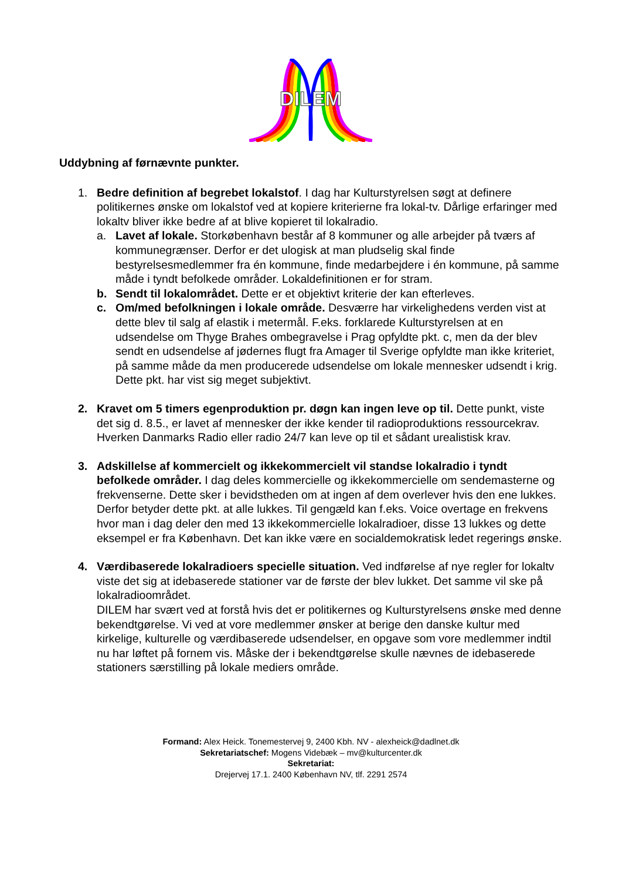DILEM
Uddybning af førnævnte punkter.
1. Bedre definition af begrebet lokalstof. I dag har Kulturstyrelsen søgt at definere politikernes ønske om lokalstof ved at kopiere kriterierne fra lokal-tv. Dårlige erfaringer med lokaltv bliver ikke bedre af at blive kopieret til lokalradio.
a. Lavet af lokale. Storkøbenhavn består af 8 kommuner og alle arbejder på tværs af kommunegrænser. Derfor er det ulogisk at man pludselig skal finde bestyrelsesmedlemmer fra én kommune, finde medarbejdere i én kommune, på samme måde i tyndt befolkede områder. Lokaldefinitionen er for stram.
b. Sendt til lokalområdet. Dette er et objektivt kriterie der kan efterleves.
c. Om/med befolkningen i lokale område. Desværre har virkelighedens verden vist at dette blev til salg af elastik i metermål. F.eks. forklarede Kulturstyrelsen at en udsendelse om Thyge Brahes ombegravelse i Prag opfyldte pkt. c, men da der blev sendt en udsendelse af jødernes flugt fra Amager til Sverige opfyldte man ikke kriteriet, på samme måde da men producerede udsendelse om lokale mennesker udsendt i krig. Dette pkt. har vist sig meget subjektivt.
2. Kravet om 5 timers egenproduktion pr. døgn kan ingen leve op til. Dette punkt, viste det sig d. 8.5., er lavet af mennesker der ikke kender til radioproduktions ressourcekrav. Hverken Danmarks Radio eller radio 24/7 kan leve op til et sådant urealistisk krav.
3. Adskillelse af kommercielt og ikkekommercielt vil standse lokalradio i tyndt befolkede områder. I dag deles kommercielle og ikkekommercielle om sendemasterne og frekvenserne. Dette sker i bevidstheden om at ingen af dem overlever hvis den ene lukkes. Derfor betyder dette pkt. at alle lukkes. Til gengæld kan f.eks. Voice overtage en frekvens hvor man i dag deler den med 13 ikkekommercielle lokalradioer, disse 13 lukkes og dette eksempel er fra København. Det kan ikke være en socialdemokratisk ledet regerings ønske.
4. Værdibaserede lokalradioers specielle situation. Ved indførelse af nye regler for lokaltv viste det sig at idebaserede stationer var de første der blev lukket. Det samme vil ske på lokalradioområdet.
DILEM har svært ved at forstå hvis det er politikernes og Kulturstyrelsens ønske med denne bekendtgørelse. Vi ved at vore medlemmer ønsker at berige den danske kultur med kirkelige, kulturelle og værdibaserede udsendelser, en opgave som vore medlemmer indtil nu har løftet på fornem vis. Måske der i bekendtgørelse skulle nævnes de idebaserede stationers særstilling på lokale mediers område.
Formand: Alex Heick. Tonemestervej 9, 2400 Kbh. NV - alexheick@dadlnet.dk
Sekretariatschef: Mogens Videbæk – mv@kulturcenter.dk
Sekretariat:
Drejervej 17.1. 2400 København NV, tlf. 2291 2574